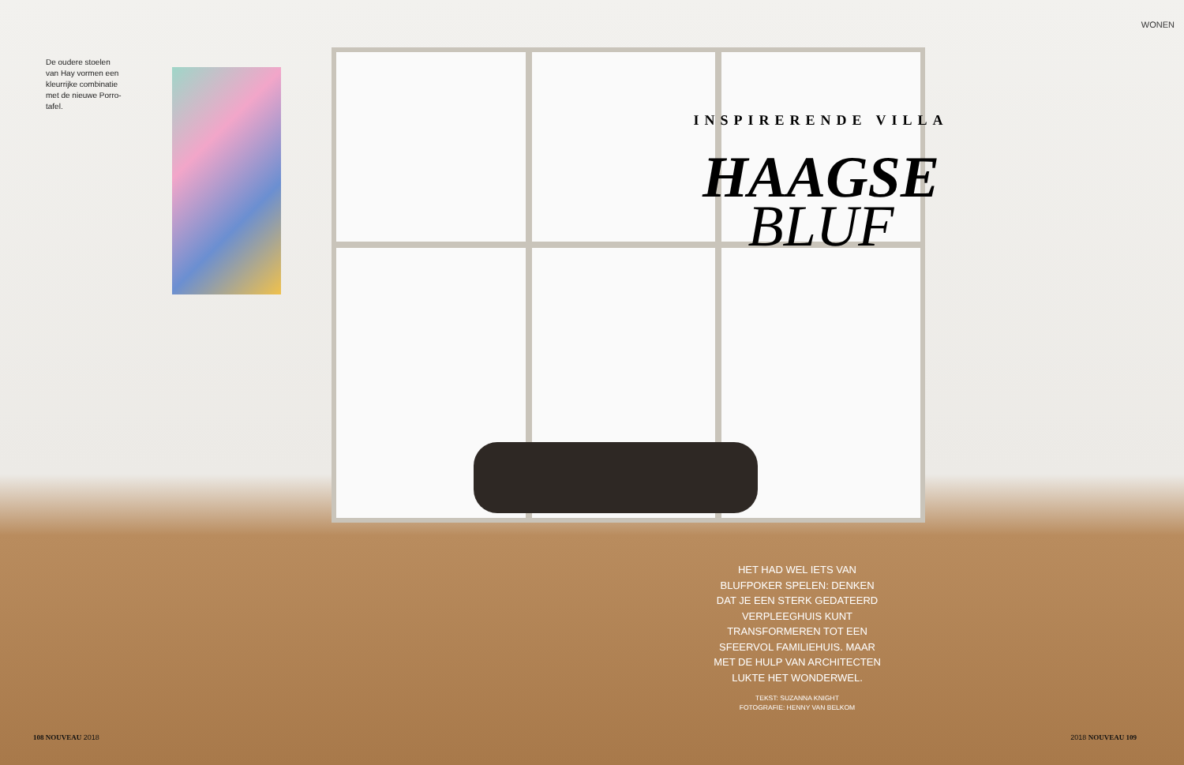De oudere stoelen van Hay vormen een kleurrijke combinatie met de nieuwe Porro-tafel.
108 NOUVEAU 2018
WONEN
INSPIRERENDE VILLA
HAAGSE
BLUF
HET HAD WEL IETS VAN BLUFPOKER SPELEN: DENKEN DAT JE EEN STERK GEDATEERD VERPLEEGHUIS KUNT TRANSFORMEREN TOT EEN SFEERVOL FAMILIEHUIS. MAAR MET DE HULP VAN ARCHITECTEN LUKTE HET WONDERWEL.
TEKST: SUZANNA KNIGHT
FOTOGRAFIE: HENNY VAN BELKOM
2018 NOUVEAU 109